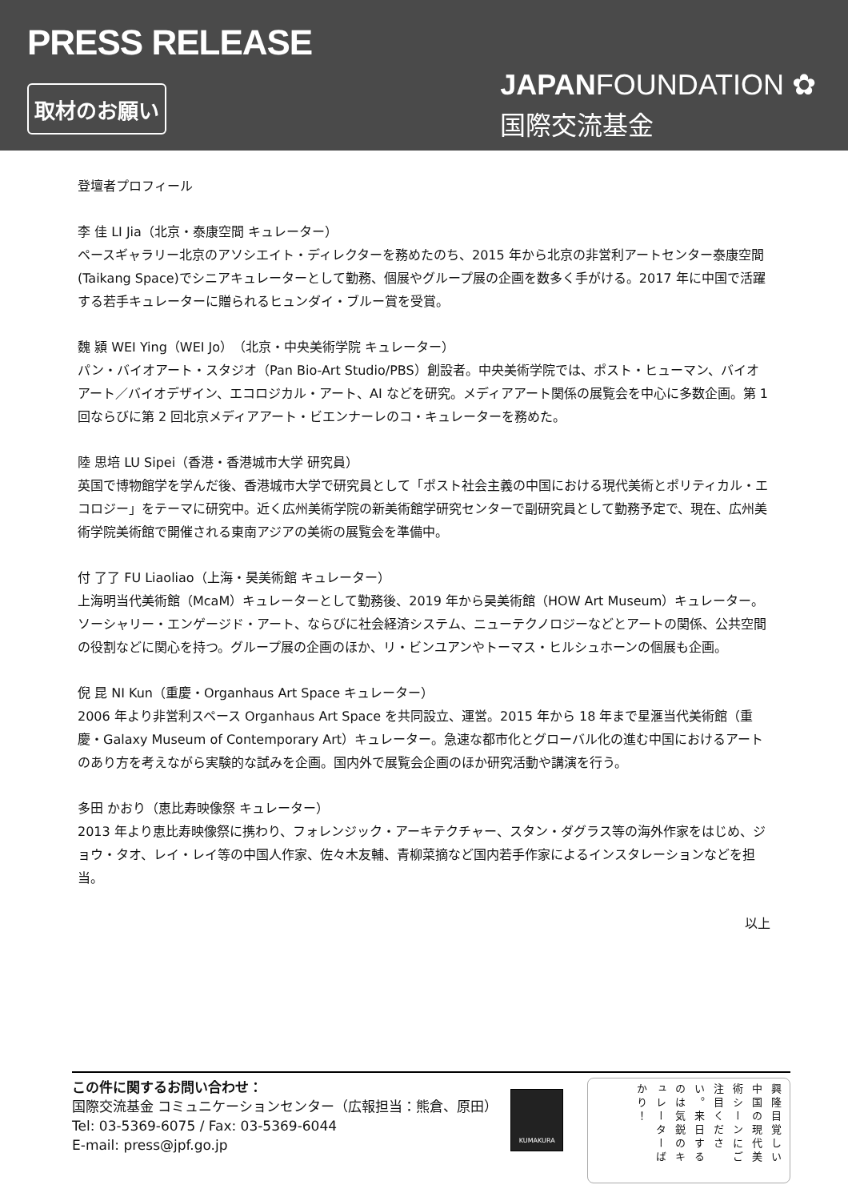PRESS RELEASE
取材のお願い
JAPANFOUNDATION ✿
国際交流基金
登壇者プロフィール
李 佳 LI Jia（北京・泰康空間 キュレーター）
ペースギャラリー北京のアソシエイト・ディレクターを務めたのち、2015 年から北京の非営利アートセンター泰康空間(Taikang Space)でシニアキュレーターとして勤務、個展やグループ展の企画を数多く手がける。2017 年に中国で活躍する若手キュレーターに贈られるヒュンダイ・ブルー賞を受賞。
魏 潁 WEI Ying（WEI Jo）（北京・中央美術学院 キュレーター）
パン・バイオアート・スタジオ（Pan Bio-Art Studio/PBS）創設者。中央美術学院では、ポスト・ヒューマン、バイオアート／バイオデザイン、エコロジカル・アート、AI などを研究。メディアアート関係の展覧会を中心に多数企画。第 1 回ならびに第 2 回北京メディアアート・ビエンナーレのコ・キュレーターを務めた。
陸 思培 LU Sipei（香港・香港城市大学 研究員）
英国で博物館学を学んだ後、香港城市大学で研究員として「ポスト社会主義の中国における現代美術とポリティカル・エコロジー」をテーマに研究中。近く広州美術学院の新美術館学研究センターで副研究員として勤務予定で、現在、広州美術学院美術館で開催される東南アジアの美術の展覧会を準備中。
付 了了 FU Liaoliao（上海・昊美術館 キュレーター）
上海明当代美術館（McaM）キュレーターとして勤務後、2019 年から昊美術館（HOW Art Museum）キュレーター。ソーシャリー・エンゲージド・アート、ならびに社会経済システム、ニューテクノロジーなどとアートの関係、公共空間の役割などに関心を持つ。グループ展の企画のほか、リ・ビンユアンやトーマス・ヒルシュホーンの個展も企画。
倪 昆 NI Kun（重慶・Organhaus Art Space キュレーター）
2006 年より非営利スペース Organhaus Art Space を共同設立、運営。2015 年から 18 年まで星滙当代美術館（重慶・Galaxy Museum of Contemporary Art）キュレーター。急速な都市化とグローバル化の進む中国におけるアートのあり方を考えながら実験的な試みを企画。国内外で展覧会企画のほか研究活動や講演を行う。
多田 かおり（恵比寿映像祭 キュレーター）
2013 年より恵比寿映像祭に携わり、フォレンジック・アーキテクチャー、スタン・ダグラス等の海外作家をはじめ、ジョウ・タオ、レイ・レイ等の中国人作家、佐々木友輔、青柳菜摘など国内若手作家によるインスタレーションなどを担当。
以上
この件に関するお問い合わせ：
国際交流基金 コミュニケーションセンター（広報担当：熊倉、原田）
Tel: 03-5369-6075 / Fax: 03-5369-6044
E-mail: press@jpf.go.jp
KUMAKURA
興隆目覚しい中国の現代美術シーンにご注目ください。来日するのは気鋭のキュレーターばかり！